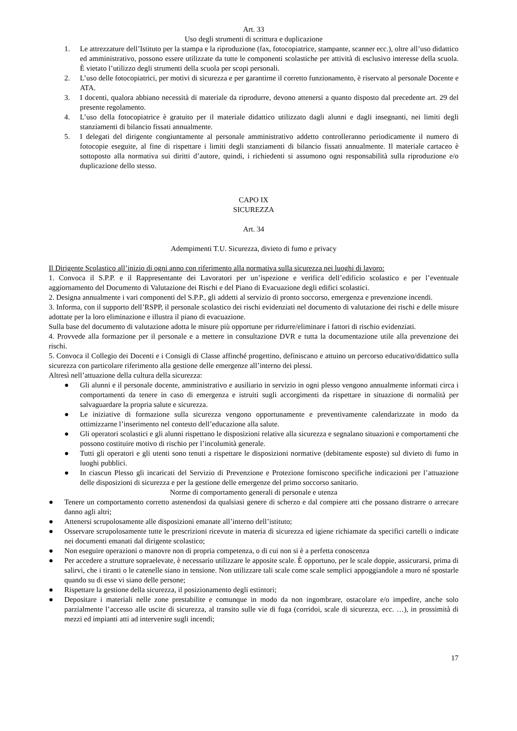Art. 33
Uso degli strumenti di scrittura e duplicazione
1. Le attrezzature dell’Istituto per la stampa e la riproduzione (fax, fotocopiatrice, stampante, scanner ecc.), oltre all’uso didattico ed amministrativo, possono essere utilizzate da tutte le componenti scolastiche per attività di esclusivo interesse della scuola. È vietato l’utilizzo degli strumenti della scuola per scopi personali.
2. L’uso delle fotocopiatrici, per motivi di sicurezza e per garantirne il corretto funzionamento, è riservato al personale Docente e ATA.
3. I docenti, qualora abbiano necessità di materiale da riprodurre, devono attenersi a quanto disposto dal precedente art. 29 del presente regolamento.
4. L’uso della fotocopiatrice è gratuito per il materiale didattico utilizzato dagli alunni e dagli insegnanti, nei limiti degli stanziamenti di bilancio fissati annualmente.
5. I delegati del dirigente congiuntamente al personale amministrativo addetto controlleranno periodicamente il numero di fotocopie eseguite, al fine di rispettare i limiti degli stanziamenti di bilancio fissati annualmente. Il materiale cartaceo è sottoposto alla normativa sui diritti d’autore, quindi, i richiedenti si assumono ogni responsabilità sulla riproduzione e/o duplicazione dello stesso.
CAPO IX
SICUREZZA
Art. 34
Adempimenti T.U. Sicurezza, divieto di fumo e privacy
Il Dirigente Scolastico all’inizio di ogni anno con riferimento alla normativa sulla sicurezza nei luoghi di lavoro:
1. Convoca il S.P.P. e il Rappresentante dei Lavoratori per un’ispezione e verifica dell’edificio scolastico e per l’eventuale aggiornamento del Documento di Valutazione dei Rischi e del Piano di Evacuazione degli edifici scolastici.
2. Designa annualmente i vari componenti del S.P.P., gli addetti al servizio di pronto soccorso, emergenza e prevenzione incendi.
3. Informa, con il supporto dell’RSPP, il personale scolastico dei rischi evidenziati nel documento di valutazione dei rischi e delle misure adottate per la loro eliminazione e illustra il piano di evacuazione.
Sulla base del documento di valutazione adotta le misure più opportune per ridurre/eliminare i fattori di rischio evidenziati.
4. Provvede alla formazione per il personale e a mettere in consultazione DVR e tutta la documentazione utile alla prevenzione dei rischi.
5. Convoca il Collegio dei Docenti e i Consigli di Classe affinché progettino, definiscano e attuino un percorso educativo/didattico sulla sicurezza con particolare riferimento alla gestione delle emergenze all’interno dei plessi.
Altresì nell’attuazione della cultura della sicurezza:
● Gli alunni e il personale docente, amministrativo e ausiliario in servizio in ogni plesso vengono annualmente informati circa i comportamenti da tenere in caso di emergenza e istruiti sugli accorgimenti da rispettare in situazione di normalità per salvaguardare la propria salute e sicurezza.
● Le iniziative di formazione sulla sicurezza vengono opportunamente e preventivamente calendarizzate in modo da ottimizzarne l’inserimento nel contesto dell’educazione alla salute.
● Gli operatori scolastici e gli alunni rispettano le disposizioni relative alla sicurezza e segnalano situazioni e comportamenti che possono costituire motivo di rischio per l’incolumità generale.
● Tutti gli operatori e gli utenti sono tenuti a rispettare le disposizioni normative (debitamente esposte) sul divieto di fumo in luoghi pubblici.
● In ciascun Plesso gli incaricati del Servizio di Prevenzione e Protezione forniscono specifiche indicazioni per l’attuazione delle disposizioni di sicurezza e per la gestione delle emergenze del primo soccorso sanitario.
Norme di comportamento generali di personale e utenza
● Tenere un comportamento corretto astenendosi da qualsiasi genere di scherzo e dal compiere atti che possano distrarre o arrecare danno agli altri;
● Attenersi scrupolosamente alle disposizioni emanate all’interno dell’istituto;
● Osservare scrupolosamente tutte le prescrizioni ricevute in materia di sicurezza ed igiene richiamate da specifici cartelli o indicate nei documenti emanati dal dirigente scolastico;
● Non eseguire operazioni o manovre non di propria competenza, o di cui non si è a perfetta conoscenza
● Per accedere a strutture sopraelevate, è necessario utilizzare le apposite scale. È opportuno, per le scale doppie, assicurarsi, prima di salirvi, che i tiranti o le catenelle siano in tensione. Non utilizzare tali scale come scale semplici appoggiandole a muro né spostarle quando su di esse vi siano delle persone;
● Rispettare la gestione della sicurezza, il posizionamento degli estintori;
● Depositare i materiali nelle zone prestabilite e comunque in modo da non ingombrare, ostacolare e/o impedire, anche solo parzialmente l’accesso alle uscite di sicurezza, al transito sulle vie di fuga (corridoi, scale di sicurezza, ecc. …), in prossimità di mezzi ed impianti atti ad intervenire sugli incendi;
17